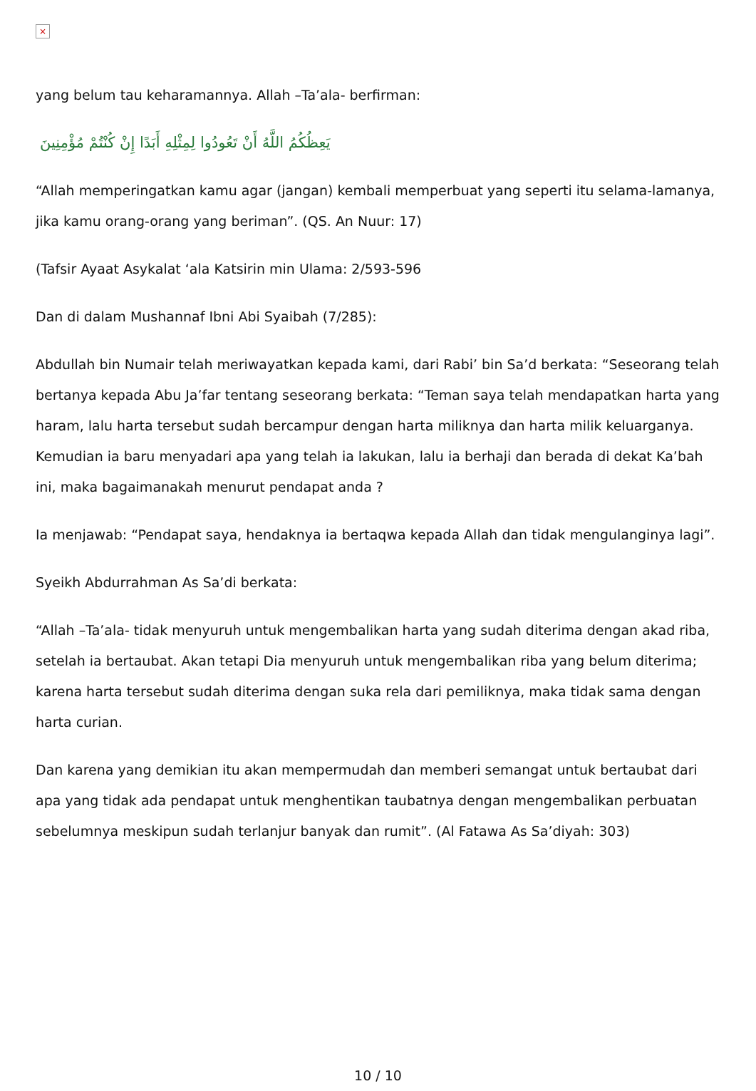×
yang belum tau keharamannya. Allah –Ta’ala- berfirman:
يَعِظُكُمُ اللَّهُ أَنْ تَعُودُوا لِمِثْلِهِ أَبَدًا إِنْ كُنْتُمْ مُؤْمِنِينَ
“Allah memperingatkan kamu agar (jangan) kembali memperbuat yang seperti itu selama-lamanya, jika kamu orang-orang yang beriman”. (QS. An Nuur: 17)
(Tafsir Ayaat Asykalat ‘ala Katsirin min Ulama: 2/593-596
Dan di dalam Mushannaf Ibni Abi Syaibah (7/285):
Abdullah bin Numair telah meriwayatkan kepada kami, dari Rabi’ bin Sa’d berkata: “Seseorang telah bertanya kepada Abu Ja’far tentang seseorang berkata: “Teman saya telah mendapatkan harta yang haram, lalu harta tersebut sudah bercampur dengan harta miliknya dan harta milik keluarganya. Kemudian ia baru menyadari apa yang telah ia lakukan, lalu ia berhaji dan berada di dekat Ka’bah ini, maka bagaimanakah menurut pendapat anda ?
Ia menjawab: “Pendapat saya, hendaknya ia bertaqwa kepada Allah dan tidak mengulanginya lagi”.
Syeikh Abdurrahman As Sa’di berkata:
“Allah –Ta’ala- tidak menyuruh untuk mengembalikan harta yang sudah diterima dengan akad riba, setelah ia bertaubat. Akan tetapi Dia menyuruh untuk mengembalikan riba yang belum diterima; karena harta tersebut sudah diterima dengan suka rela dari pemiliknya, maka tidak sama dengan harta curian.
Dan karena yang demikian itu akan mempermudah dan memberi semangat untuk bertaubat dari apa yang tidak ada pendapat untuk menghentikan taubatnya dengan mengembalikan perbuatan sebelumnya meskipun sudah terlanjur banyak dan rumit”. (Al Fatawa As Sa’diyah: 303)
10 / 10